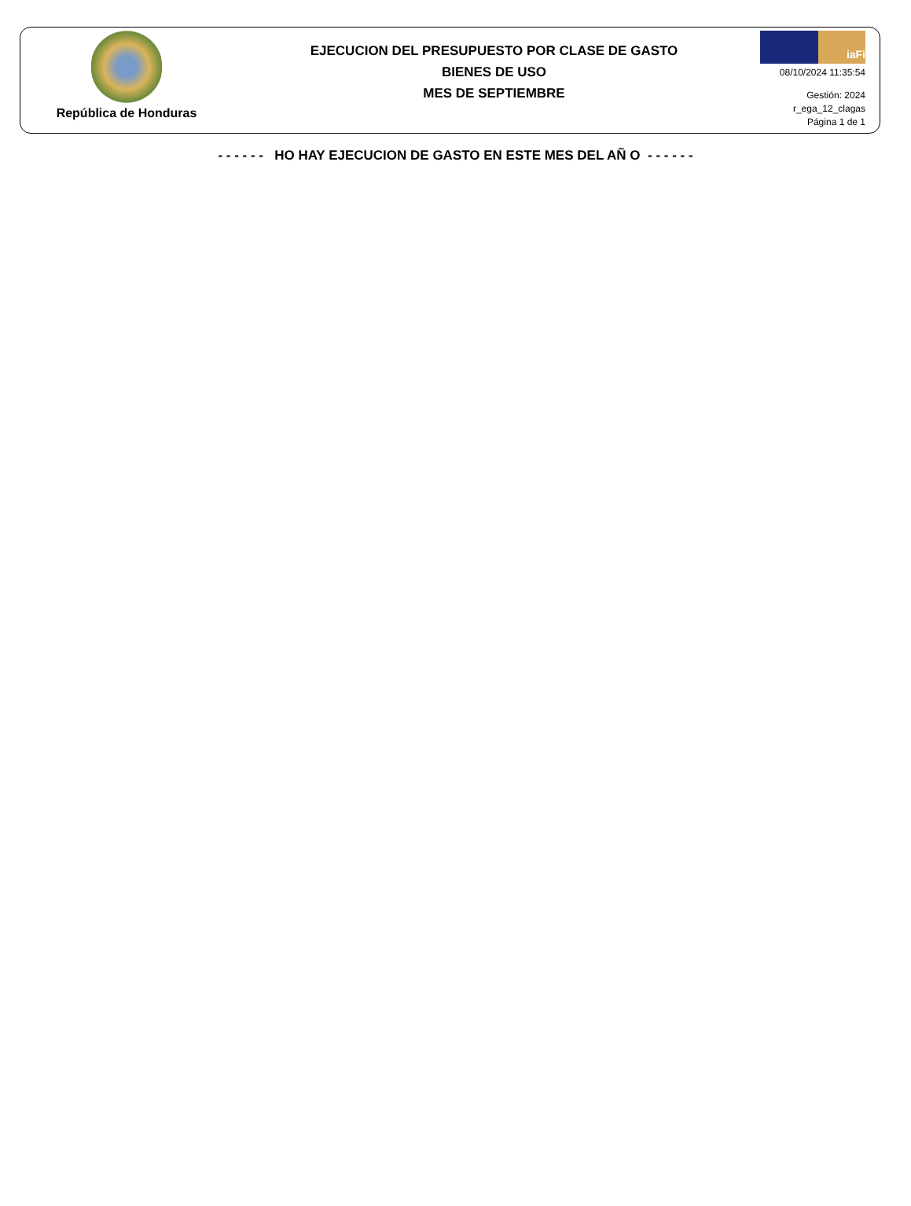República de Honduras
EJECUCION DEL PRESUPUESTO POR CLASE DE GASTO
BIENES DE USO
MES DE SEPTIEMBRE
iaFi
08/10/2024 11:35:54
Gestión: 2024
r_ega_12_clagas
Página 1 de 1
- - - - - - HO HAY EJECUCION DE GASTO EN ESTE MES DEL AÑ O - - - - - -